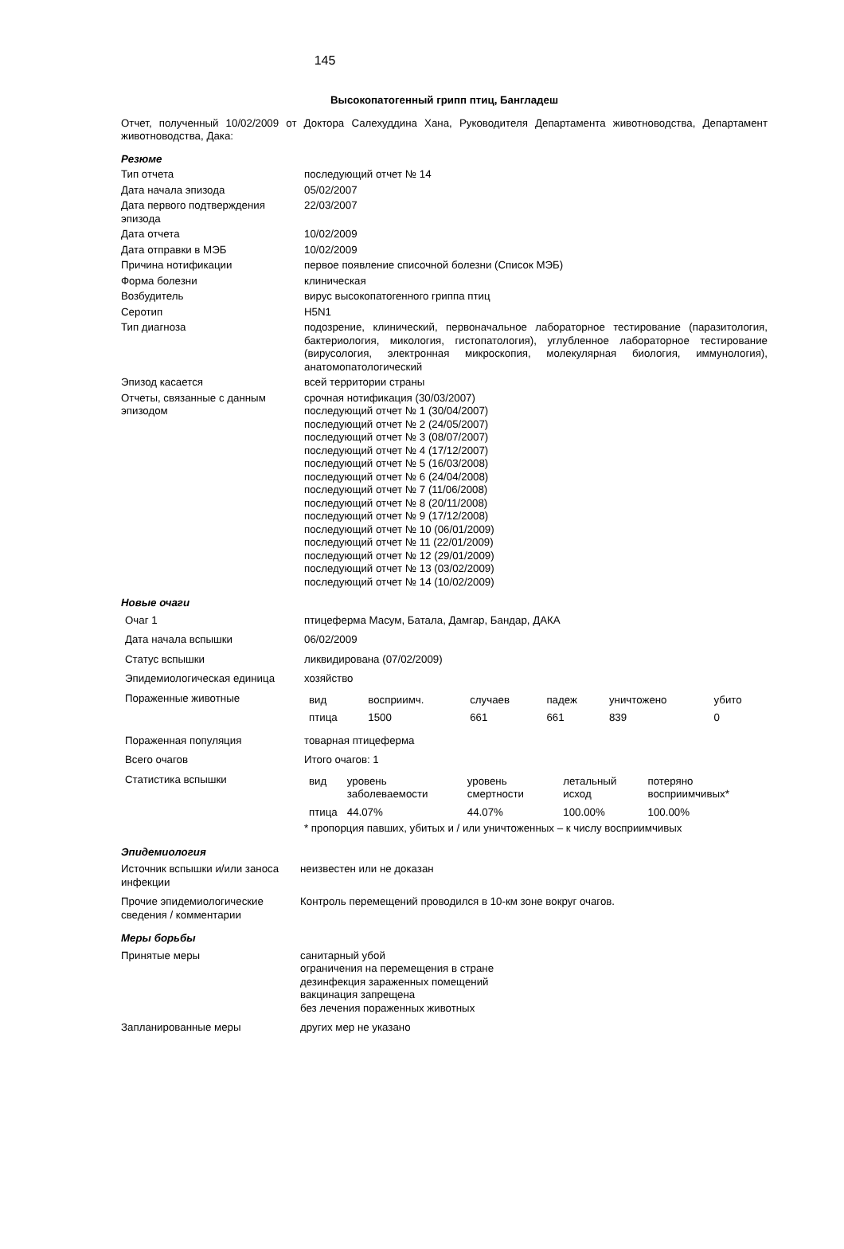145
Высокопатогенный грипп птиц, Бангладеш
Отчет, полученный 10/02/2009 от Доктора Салехуддина Хана, Руководителя Департамента животноводства, Департамент животноводства, Дака:
Резюме
| Тип отчета | последующий отчет № 14 |
| Дата начала эпизода | 05/02/2007 |
| Дата первого подтверждения эпизода | 22/03/2007 |
| Дата отчета | 10/02/2009 |
| Дата отправки в МЭБ | 10/02/2009 |
| Причина нотификации | первое появление списочной болезни (Список МЭБ) |
| Форма болезни | клиническая |
| Возбудитель | вирус высокопатогенного гриппа птиц |
| Серотип | H5N1 |
| Тип диагноза | подозрение, клинический, первоначальное лабораторное тестирование (паразитология, бактериология, микология, гистопатология), углубленное лабораторное тестирование (вирусология, электронная микроскопия, молекулярная биология, иммунология), анатомопатологический |
| Эпизод касается | всей территории страны |
| Отчеты, связанные с данным эпизодом | срочная нотификация (30/03/2007) последующий отчет № 1 (30/04/2007) последующий отчет № 2 (24/05/2007) последующий отчет № 3 (08/07/2007) последующий отчет № 4 (17/12/2007) последующий отчет № 5 (16/03/2008) последующий отчет № 6 (24/04/2008) последующий отчет № 7 (11/06/2008) последующий отчет № 8 (20/11/2008) последующий отчет № 9 (17/12/2008) последующий отчет № 10 (06/01/2009) последующий отчет № 11 (22/01/2009) последующий отчет № 12 (29/01/2009) последующий отчет № 13 (03/02/2009) последующий отчет № 14 (10/02/2009) |
Новые очаги
| Очаг 1 | птицеферма Масум, Батала, Дамгар, Бандар, ДАКА |
| Дата начала вспышки | 06/02/2009 |
| Статус вспышки | ликвидирована (07/02/2009) |
| Эпидемиологическая единица | хозяйство |
| Пораженные животные | / вид / восприимч. / случаев / падеж / уничтожено / убито / / птица / 1500 / 661 / 661 / 839 / 0 / |
| Пораженная популяция | товарная птицеферма |
| Всего очагов | Итого очагов: 1 |
| Статистика вспышки | / вид / уровень заболеваемости / уровень смертности / летальный исход / потеряно восприимчивых* / / птица / 44.07% / 44.07% / 100.00% / 100.00% / * пропорция павших, убитых и / или уничтоженных – к числу восприимчивых |
Эпидемиология
| Источник вспышки и/или заноса инфекции | неизвестен или не доказан |
| Прочие эпидемиологические сведения / комментарии | Контроль перемещений проводился в 10-км зоне вокруг очагов. |
Меры борьбы
| Принятые меры | санитарный убой ограничения на перемещения в стране дезинфекция зараженных помещений вакцинация запрещена без лечения пораженных животных |
| Запланированные меры | других мер не указано |